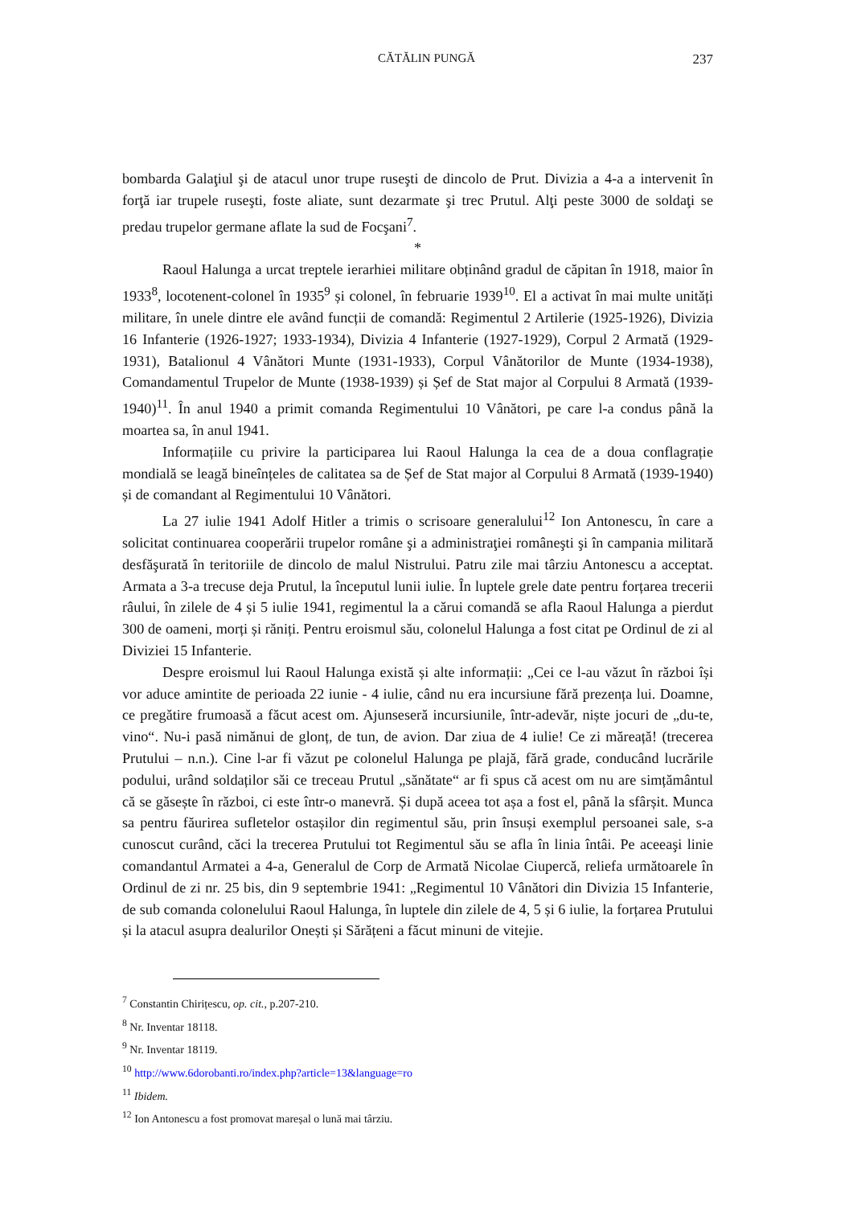CĂTĂLIN PUNGĂ 237
bombarda Galaţiul şi de atacul unor trupe ruseşti de dincolo de Prut. Divizia a 4-a a intervenit în forţă iar trupele ruseşti, foste aliate, sunt dezarmate şi trec Prutul. Alţi peste 3000 de soldaţi se predau trupelor germane aflate la sud de Focşani<sup>7</sup>.
*
Raoul Halunga a urcat treptele ierarhiei militare obținând gradul de căpitan în 1918, maior în 1933<sup>8</sup>, locotenent-colonel în 1935<sup>9</sup> și colonel, în februarie 1939<sup>10</sup>. El a activat în mai multe unități militare, în unele dintre ele având funcții de comandă: Regimentul 2 Artilerie (1925-1926), Divizia 16 Infanterie (1926-1927; 1933-1934), Divizia 4 Infanterie (1927-1929), Corpul 2 Armată (1929-1931), Batalionul 4 Vânători Munte (1931-1933), Corpul Vânătorilor de Munte (1934-1938), Comandamentul Trupelor de Munte (1938-1939) și Șef de Stat major al Corpului 8 Armată (1939-1940)<sup>11</sup>. În anul 1940 a primit comanda Regimentului 10 Vânători, pe care l-a condus până la moartea sa, în anul 1941.
Informațiile cu privire la participarea lui Raoul Halunga la cea de a doua conflagrație mondială se leagă bineînțeles de calitatea sa de Șef de Stat major al Corpului 8 Armată (1939-1940) și de comandant al Regimentului 10 Vânători.
La 27 iulie 1941 Adolf Hitler a trimis o scrisoare generalului<sup>12</sup> Ion Antonescu, în care a solicitat continuarea cooperării trupelor române şi a administraţiei româneşti şi în campania militară desfăşurată în teritoriile de dincolo de malul Nistrului. Patru zile mai târziu Antonescu a acceptat. Armata a 3-a trecuse deja Prutul, la începutul lunii iulie. În luptele grele date pentru forțarea trecerii râului, în zilele de 4 și 5 iulie 1941, regimentul la a cărui comandă se afla Raoul Halunga a pierdut 300 de oameni, morți și răniți. Pentru eroismul său, colonelul Halunga a fost citat pe Ordinul de zi al Diviziei 15 Infanterie.
Despre eroismul lui Raoul Halunga există și alte informații: „Cei ce l-au văzut în război își vor aduce amintite de perioada 22 iunie - 4 iulie, când nu era incursiune fără prezența lui. Doamne, ce pregătire frumoasă a făcut acest om. Ajunseseră incursiunile, într-adevăr, niște jocuri de „du-te, vino“. Nu-i pasă nimănui de glonț, de tun, de avion. Dar ziua de 4 iulie! Ce zi măreață! (trecerea Prutului – n.n.). Cine l-ar fi văzut pe colonelul Halunga pe plajă, fără grade, conducând lucrările podului, urând soldaților săi ce treceau Prutul „sănătate“ ar fi spus că acest om nu are simțământul că se găsește în război, ci este într-o manevră. Și după aceea tot așa a fost el, până la sfârșit. Munca sa pentru făurirea sufletelor ostașilor din regimentul său, prin însuși exemplul persoanei sale, s-a cunoscut curând, căci la trecerea Prutului tot Regimentul său se afla în linia întâi. Pe aceeaşi linie comandantul Armatei a 4-a, Generalul de Corp de Armată Nicolae Ciupercă, reliefa următoarele în Ordinul de zi nr. 25 bis, din 9 septembrie 1941: „Regimentul 10 Vânători din Divizia 15 Infanterie, de sub comanda colonelului Raoul Halunga, în luptele din zilele de 4, 5 și 6 iulie, la forțarea Prutului și la atacul asupra dealurilor Onești și Sărățeni a făcut minuni de vitejie.
<sup>7</sup> Constantin Chirițescu, op. cit., p.207-210.
<sup>8</sup> Nr. Inventar 18118.
<sup>9</sup> Nr. Inventar 18119.
<sup>10</sup> http://www.6dorobanti.ro/index.php?article=13&language=ro
<sup>11</sup> Ibidem.
<sup>12</sup> Ion Antonescu a fost promovat mareșal o lună mai târziu.